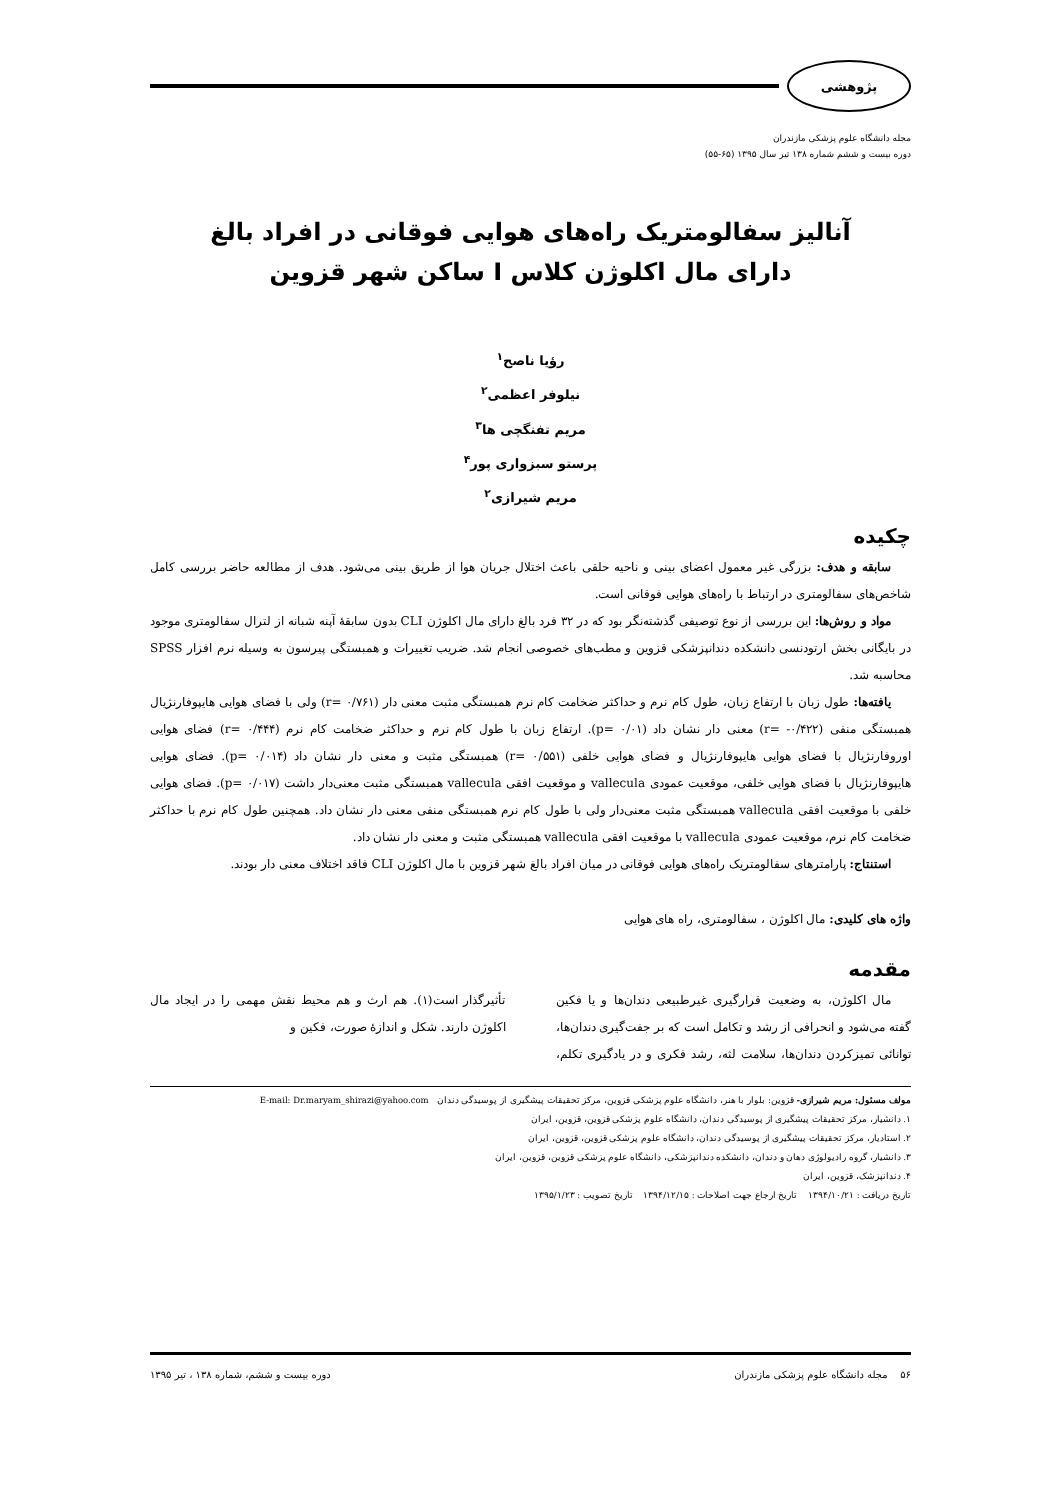پژوهشی
مجله دانشگاه علوم پزشکی مازندران
دوره بیست و ششم شماره ۱۳۸ تیر سال ۱۳۹۵ (۶۵-۵۵)
آنالیز سفالومتریک راه‌های هوایی فوقانی در افراد بالغ
دارای مال اکلوژن کلاس I ساکن شهر قزوین
رؤیا ناصح<sup>۱</sup>
نیلوفر اعظمی<sup>۲</sup>
مریم تفنگچی ها<sup>۳</sup>
پرستو سبزواری پور<sup>۴</sup>
مریم شیرازی<sup>۲</sup>
چکیده
سابقه و هدف: بزرگی غیر معمول اعضای بینی و ناحیه حلقی باعث اختلال جریان هوا از طریق بینی می‌شود. هدف از مطالعه حاضر بررسی کامل شاخص‌های سفالومتری در ارتباط با راه‌های هوایی فوقانی است.
مواد و روش‌ها: این بررسی از نوع توصیفی گذشته‌نگر بود که در ۳۲ فرد بالغ دارای مال اکلوژن CLI بدون سابقهٔ آپنه شبانه از لترال سفالومتری موجود در بایگانی بخش ارتودنسی دانشکده دندانپزشکی قزوین و مطب‌های خصوصی انجام شد. ضریب تغییرات و همبستگی پیرسون به وسیله نرم افزار SPSS محاسبه شد.
یافته‌ها: طول زبان با ارتفاع زبان، طول کام نرم و حداکثر ضخامت کام نرم همبستگی مثبت معنی دار (r= ۰/۷۶۱) ولی با فضای هوایی هایپوفارنژیال همبستگی منفی (r= -۰/۴۲۲) معنی دار نشان داد (p= ۰/۰۱). ارتفاع زبان با طول کام نرم و حداکثر ضخامت کام نرم (r= ۰/۴۴۴) فضای هوایی اوروفارنژیال با فضای هوایی هایپوفارنژیال و فضای هوایی خلفی (r= ۰/۵۵۱) همبستگی مثبت و معنی دار نشان داد (p= ۰/۰۱۴). فضای هوایی هایپوفارنژیال با فضای هوایی خلفی، موقعیت عمودی vallecula و موقعیت افقی vallecula همبستگی مثبت معنی‌دار داشت (p= ۰/۰۱۷). فضای هوایی خلفی با موقعیت افقی vallecula همبستگی مثبت معنی‌دار ولی با طول کام نرم همبستگی منفی معنی دار نشان داد. همچنین طول کام نرم با حداکثر ضخامت کام نرم، موقعیت عمودی vallecula با موقعیت افقی vallecula همبستگی مثبت و معنی دار نشان داد.
استنتاج: پارامترهای سفالومتریک راه‌های هوایی فوقانی در میان افراد بالغ شهر قزوین با مال اکلوژن CLI فاقد اختلاف معنی دار بودند.
واژه های کلیدی: مال اکلوژن ، سفالومتری، راه های هوایی
مقدمه
مال اکلوژن، به وضعیت قرارگیری غیرطبیعی دندان‌ها و یا فکین گفته می‌شود و انحرافی از رشد و تکامل است که بر جفت‌گیری دندان‌ها، توانائی تمیزکردن دندان‌ها، سلامت لثه، رشد فکری و در یادگیری تکلم، تأثیرگذار است(۱). هم ارث و هم محیط نقش مهمی را در ایجاد مال اکلوژن دارند. شکل و اندازهٔ صورت، فکین و
مولف مسئول: مریم شیرازی- قزوین: بلوار با هنر، دانشگاه علوم پزشکی قزوین، مرکز تحقیقات پیشگیری از پوسیدگی دندان E-mail: Dr.maryam_shirazi@yahoo.com
۱. دانشیار، مرکز تحقیقات پیشگیری از پوسیدگی دندان، دانشگاه علوم پزشکی قزوین، قزوین، ایران
۲. استادیار، مرکز تحقیقات پیشگیری از پوسیدگی دندان، دانشگاه علوم پزشکی قزوین، قزوین، ایران
۳. دانشیار، گروه رادیولوژی دهان و دندان، دانشکده دندانپزشکی، دانشگاه علوم پزشکی قزوین، قزوین، ایران
۴. دندانپزشک، قزوین، ایران
تاریخ دریافت : ۱۳۹۴/۱۰/۲۱ تاریخ ارجاع جهت اصلاحات : ۱۳۹۴/۱۲/۱۵ تاریخ تصویب : ۱۳۹۵/۱/۲۳
۵۶ مجله دانشگاه علوم پزشکی مازندران دوره بیست و ششم، شماره ۱۳۸ ، تیر ۱۳۹۵